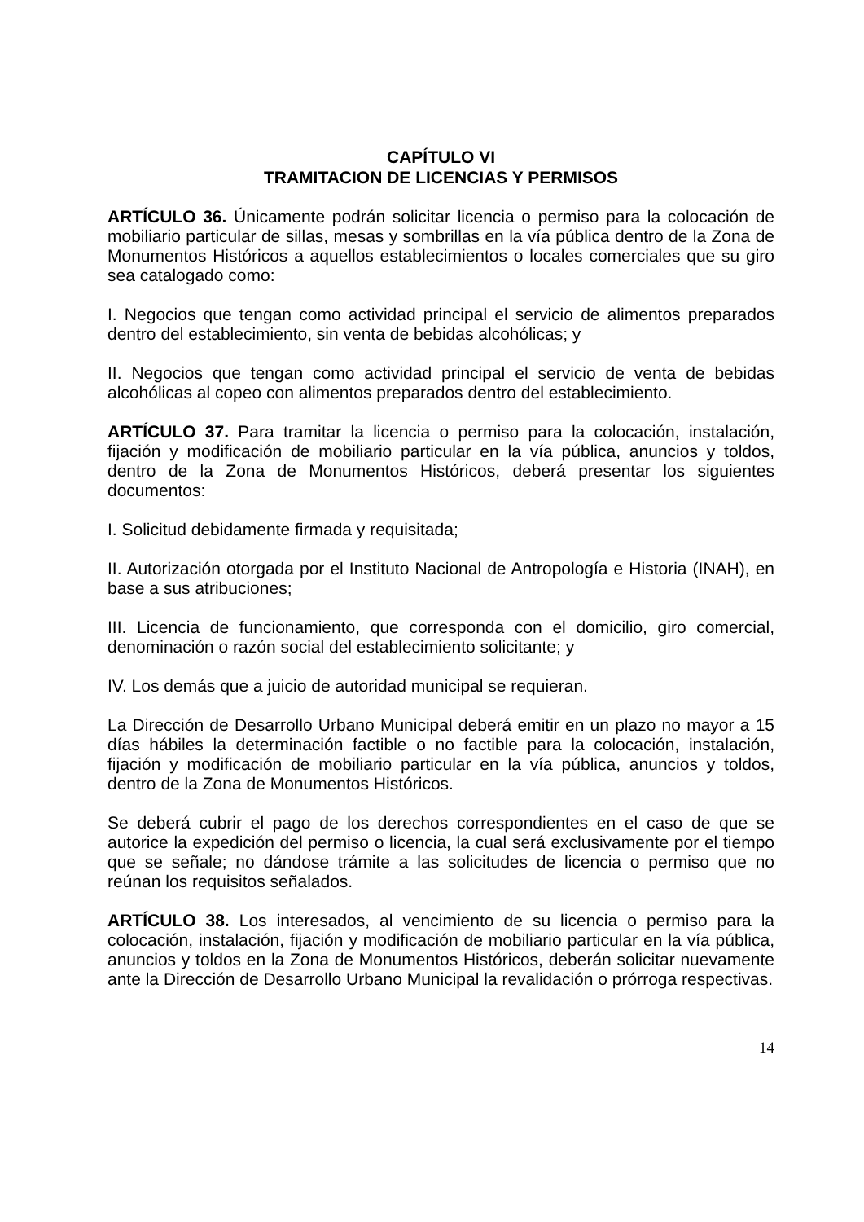CAPÍTULO VI
TRAMITACION DE LICENCIAS Y PERMISOS
ARTÍCULO 36. Únicamente podrán solicitar licencia o permiso para la colocación de mobiliario particular de sillas, mesas y sombrillas en la vía pública dentro de la Zona de Monumentos Históricos a aquellos establecimientos o locales comerciales que su giro sea catalogado como:
I. Negocios que tengan como actividad principal el servicio de alimentos preparados dentro del establecimiento, sin venta de bebidas alcohólicas; y
II. Negocios que tengan como actividad principal el servicio de venta de bebidas alcohólicas al copeo con alimentos preparados dentro del establecimiento.
ARTÍCULO 37. Para tramitar la licencia o permiso para la colocación, instalación, fijación y modificación de mobiliario particular en la vía pública, anuncios y toldos, dentro de la Zona de Monumentos Históricos, deberá presentar los siguientes documentos:
I. Solicitud debidamente firmada y requisitada;
II. Autorización otorgada por el Instituto Nacional de Antropología e Historia (INAH), en base a sus atribuciones;
III. Licencia de funcionamiento, que corresponda con el domicilio, giro comercial, denominación o razón social del establecimiento solicitante; y
IV. Los demás que a juicio de autoridad municipal se requieran.
La Dirección de Desarrollo Urbano Municipal deberá emitir en un plazo no mayor a 15 días hábiles la determinación factible o no factible para la colocación, instalación, fijación y modificación de mobiliario particular en la vía pública, anuncios y toldos, dentro de la Zona de Monumentos Históricos.
Se deberá cubrir el pago de los derechos correspondientes en el caso de que se autorice la expedición del permiso o licencia, la cual será exclusivamente por el tiempo que se señale; no dándose trámite a las solicitudes de licencia o permiso que no reúnan los requisitos señalados.
ARTÍCULO 38. Los interesados, al vencimiento de su licencia o permiso para la colocación, instalación, fijación y modificación de mobiliario particular en la vía pública, anuncios y toldos en la Zona de Monumentos Históricos, deberán solicitar nuevamente ante la Dirección de Desarrollo Urbano Municipal la revalidación o prórroga respectivas.
14